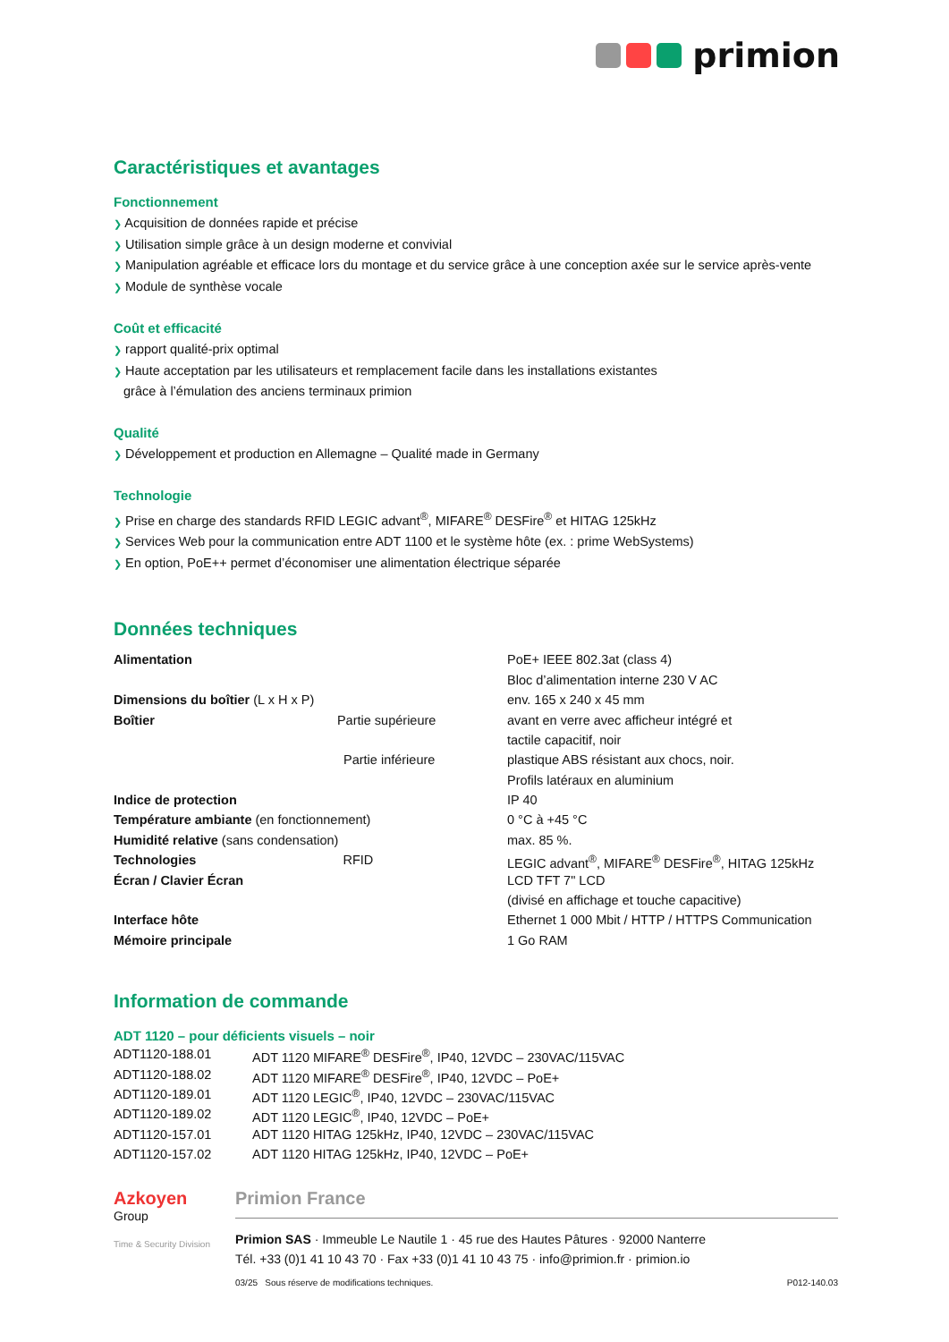primion
Caractéristiques et avantages
Fonctionnement
❯ Acquisition de données rapide et précise
❯ Utilisation simple grâce à un design moderne et convivial
❯ Manipulation agréable et efficace lors du montage et du service grâce à une conception axée sur le service après-vente
❯ Module de synthèse vocale
Coût et efficacité
❯ rapport qualité-prix optimal
❯ Haute acceptation par les utilisateurs et remplacement facile dans les installations existantes
grâce à l’émulation des anciens terminaux primion
Qualité
❯ Développement et production en Allemagne – Qualité made in Germany
Technologie
❯ Prise en charge des standards RFID LEGIC advant<sup>®</sup>, MIFARE<sup>®</sup> DESFire<sup>®</sup> et HITAG 125kHz
❯ Services Web pour la communication entre ADT 1100 et le système hôte (ex. : prime WebSystems)
❯ En option, PoE++ permet d’économiser une alimentation électrique séparée
Données techniques
| Alimentation | PoE+ IEEE 802.3at (class 4) |
| | Bloc d’alimentation interne 230 V AC |
| Dimensions du boîtier (L x H x P) | env. 165 x 240 x 45 mm |
| Boîtier Partie supérieure | avant en verre avec afficheur intégré et |
| | tactile capacitif, noir |
| Partie inférieure | plastique ABS résistant aux chocs, noir. |
| | Profils latéraux en aluminium |
| Indice de protection | IP 40 |
| Température ambiante (en fonctionnement) | 0 °C à +45 °C |
| Humidité relative (sans condensation) | max. 85 %. |
| Technologies RFID | LEGIC advant<sup>®</sup>, MIFARE<sup>®</sup> DESFire<sup>®</sup>, HITAG 125kHz |
| Écran / Clavier Écran | LCD TFT 7" LCD |
| | (divisé en affichage et touche capacitive) |
| Interface hôte | Ethernet 1 000 Mbit / HTTP / HTTPS Communication |
| Mémoire principale | 1 Go RAM |
Information de commande
ADT 1120 – pour déficients visuels – noir
| ADT1120-188.01 | ADT 1120 MIFARE<sup>®</sup> DESFire<sup>®</sup>, IP40, 12VDC – 230VAC/115VAC |
| ADT1120-188.02 | ADT 1120 MIFARE<sup>®</sup> DESFire<sup>®</sup>, IP40, 12VDC – PoE+ |
| ADT1120-189.01 | ADT 1120 LEGIC<sup>®</sup>, IP40, 12VDC – 230VAC/115VAC |
| ADT1120-189.02 | ADT 1120 LEGIC<sup>®</sup>, IP40, 12VDC – PoE+ |
| ADT1120-157.01 | ADT 1120 HITAG 125kHz, IP40, 12VDC – 230VAC/115VAC |
| ADT1120-157.02 | ADT 1120 HITAG 125kHz, IP40, 12VDC – PoE+ |
Azkoyen
Group
Time & Security Division
Primion France
Primion SAS · Immeuble Le Nautile 1 · 45 rue des Hautes Pâtures · 92000 Nanterre
Tél. +33 (0)1 41 10 43 70 · Fax +33 (0)1 41 10 43 75 · info@primion.fr · primion.io
03/25 Sous réserve de modifications techniques. P012-140.03